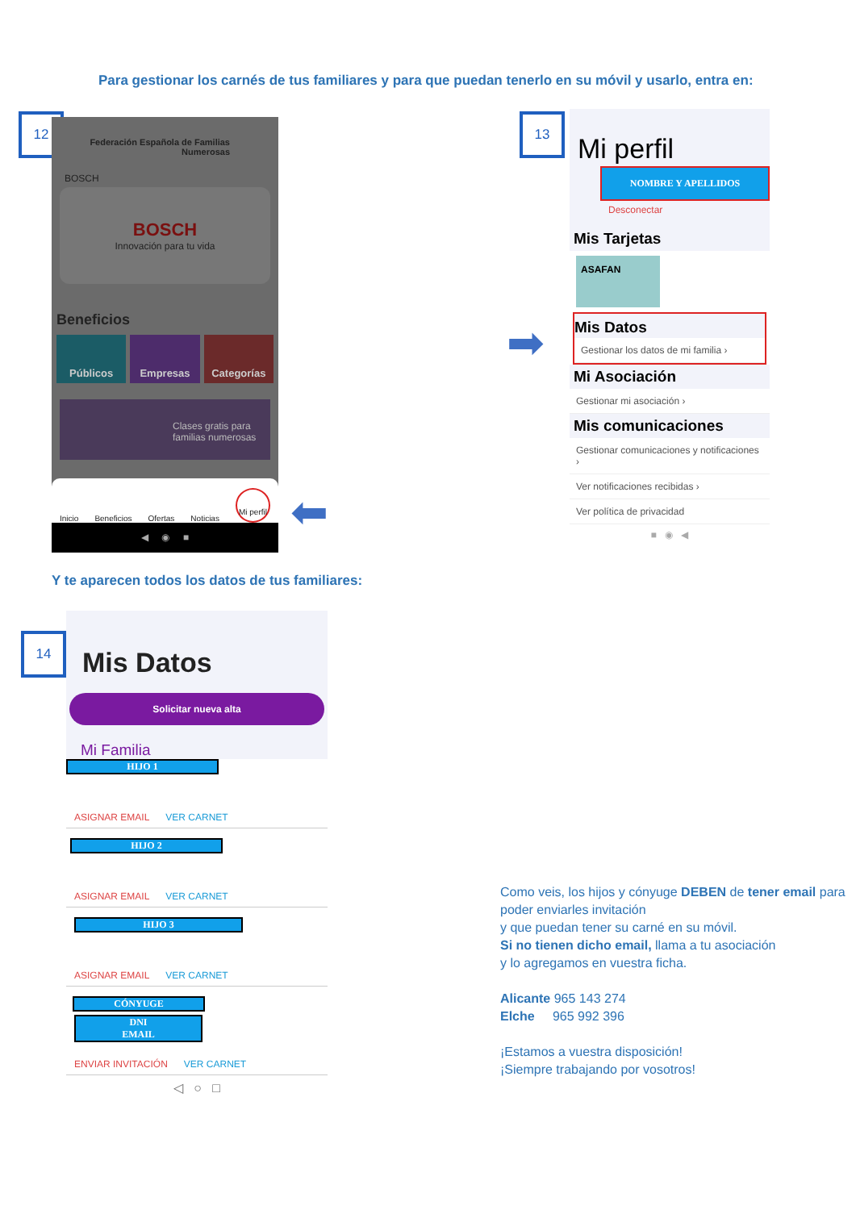Para gestionar los carnés de tus familiares y para que puedan tenerlo en su móvil y usarlo, entra en:
12
Federación Española de Familias Numerosas
BOSCH
BOSCH
Innovación para tu vida
Beneficios
Públicos
Empresas Categorías
Clases gratis para familias numerosas
Inicio Beneficios Ofertas Noticias Mi perfil
◀ ◉ ■
⬅
13
Mi perfil
NOMBRE Y APELLIDOS
Desconectar
Mis Tarjetas
ASAFAN
Mis Datos
Gestionar los datos de mi familia ›
Mi Asociación
Gestionar mi asociación ›
Mis comunicaciones
Gestionar comunicaciones y notificaciones ›
Ver notificaciones recibidas ›
Ver política de privacidad
■ ◉ ◀
➡
Y te aparecen todos los datos de tus familiares:
14
Mis Datos
Solicitar nueva alta
Mi Familia
HIJO 1
ASIGNAR EMAIL VER CARNET
HIJO 2
ASIGNAR EMAIL VER CARNET
HIJO 3
ASIGNAR EMAIL VER CARNET
CÓNYUGE
DNI
EMAIL
ENVIAR INVITACIÓN VER CARNET
◁ ○ □
Como veis, los hijos y cónyuge DEBEN de tener email para poder enviarles invitación
y que puedan tener su carné en su móvil.
Si no tienen dicho email, llama a tu asociación
y lo agregamos en vuestra ficha.
Alicante 965 143 274
Elche 965 992 396
¡Estamos a vuestra disposición!
¡Siempre trabajando por vosotros!